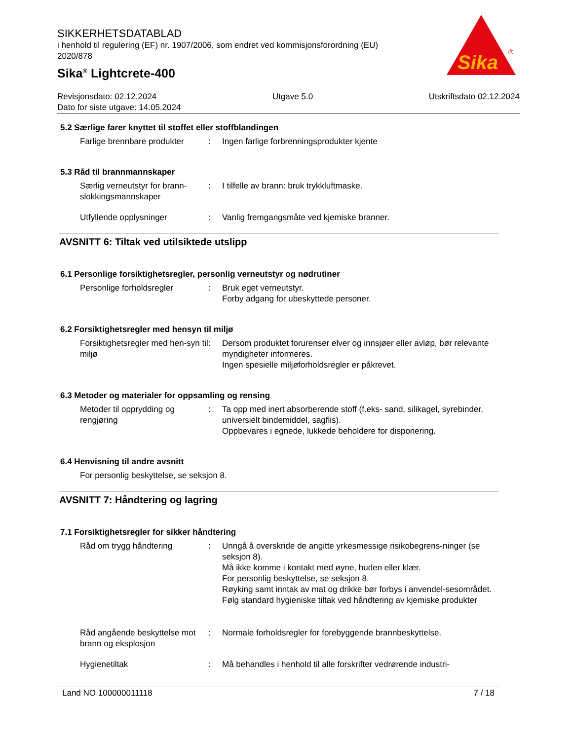SIKKERHETSDATABLAD
i henhold til regulering (EF) nr. 1907/2006, som endret ved kommisjonsforordning (EU) 2020/878
Sika<sup>®</sup> Lightcrete-400
Sika
®
Revisjonsdato: 02.12.2024 Utgave 5.0 Utskriftsdato 02.12.2024
Dato for siste utgave: 14.05.2024
5.2 Særlige farer knyttet til stoffet eller stoffblandingen
Farlige brennbare produkter
: Ingen farlige forbrenningsprodukter kjente
5.3 Råd til brannmannskaper
Særlig verneutstyr for brann-slokkingsmannskaper
: I tilfelle av brann: bruk trykkluftmaske.
Utfyllende opplysninger : Vanlig fremgangsmåte ved kjemiske branner.
AVSNITT 6: Tiltak ved utilsiktede utslipp
6.1 Personlige forsiktighetsregler, personlig verneutstyr og nødrutiner
Personlige forholdsregler : Bruk eget verneutstyr.
Forby adgang for ubeskyttede personer.
6.2 Forsiktighetsregler med hensyn til miljø
Forsiktighetsregler med hen-syn til miljø
: Dersom produktet forurenser elver og innsjøer eller avløp, bør relevante myndigheter informeres.
Ingen spesielle miljøforholdsregler er påkrevet.
6.3 Metoder og materialer for oppsamling og rensing
Metoder til opprydding og rengjøring
: Ta opp med inert absorberende stoff (f.eks- sand, silikagel, syrebinder, universielt bindemiddel, sagflis).
Oppbevares i egnede, lukkede beholdere for disponering.
6.4 Henvisning til andre avsnitt
For personlig beskyttelse, se seksjon 8.
AVSNITT 7: Håndtering og lagring
7.1 Forsiktighetsregler for sikker håndtering
Råd om trygg håndtering : Unngå å overskride de angitte yrkesmessige risikobegrens-ninger (se seksjon 8).
Må ikke komme i kontakt med øyne, huden eller klær.
For personlig beskyttelse, se seksjon 8.
Røyking samt inntak av mat og drikke bør forbys i anvendel-sesområdet.
Følg standard hygieniske tiltak ved håndtering av kjemiske produkter
Råd angående beskyttelse mot brann og eksplosjon
: Normale forholdsregler for forebyggende brannbeskyttelse.
Hygienetiltak : Må behandles i henhold til alle forskrifter vedrørende industri-
Land NO 100000011118 7 / 18